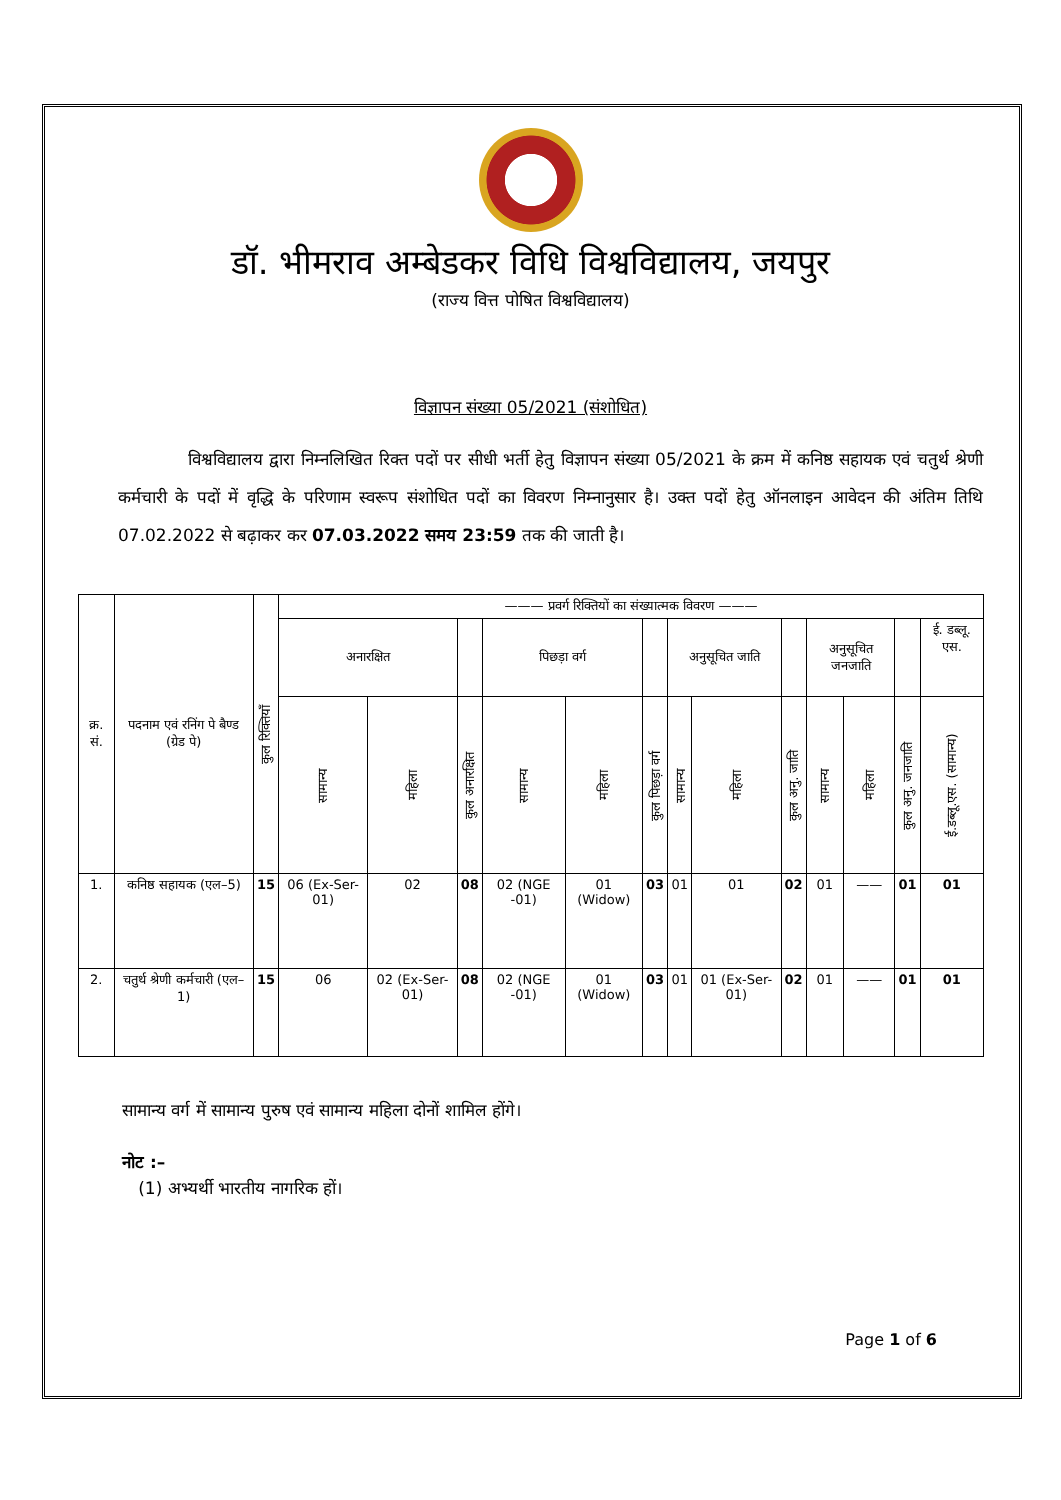डॉ. भीमराव अम्बेडकर विधि विश्वविद्यालय, जयपुर
(राज्य वित्त पोषित विश्वविद्यालय)
विज्ञापन संख्या 05/2021 (संशोधित)
विश्वविद्यालय द्वारा निम्नलिखित रिक्त पदों पर सीधी भर्ती हेतु विज्ञापन संख्या 05/2021 के क्रम में कनिष्ठ सहायक एवं चतुर्थ श्रेणी कर्मचारी के पदों में वृद्धि के परिणाम स्वरूप संशोधित पदों का विवरण निम्नानुसार है। उक्त पदों हेतु ऑनलाइन आवेदन की अंतिम तिथि 07.02.2022 से बढ़ाकर कर 07.03.2022 समय 23:59 तक की जाती है।
| क्र. सं. | पदनाम एवं रनिंग पे बैण्ड (ग्रेड पे) | कुल रिक्तियाँ | ——— प्रवर्ग रिक्तियों का संख्यात्मक विवरण ——— | | | | | | | | | | | | |
| --- | --- | --- | --- | --- | --- | --- | --- | --- | --- | --- | --- | --- | --- | --- | --- |
| | | | अनारक्षित | | | पिछड़ा वर्ग | | | अनुसूचित जाति | | | अनुसूचित जनजाति | | | ई. डब्लू. एस. |
| | | | सामान्य | महिला | कुल अनारक्षित | सामान्य | महिला | कुल पिछड़ा वर्ग | सामान्य | महिला | कुल अनु. जाति | सामान्य | महिला | कुल अनु. जनजाति | ई.डब्लू.एस. (सामान्य) |
| 1. | कनिष्ठ सहायक (एल–5) | 15 | 06 (Ex-Ser-01) | 02 | 08 | 02 (NGE -01) | 01 (Widow) | 03 | 01 | 01 | 02 | 01 | —— | 01 | 01 |
| 2. | चतुर्थ श्रेणी कर्मचारी (एल–1) | 15 | 06 | 02 (Ex-Ser-01) | 08 | 02 (NGE -01) | 01 (Widow) | 03 | 01 | 01 (Ex-Ser-01) | 02 | 01 | —— | 01 | 01 |
सामान्य वर्ग में सामान्य पुरुष एवं सामान्य महिला दोनों शामिल होंगे।
नोट :–
(1) अभ्यर्थी भारतीय नागरिक हों।
Page 1 of 6